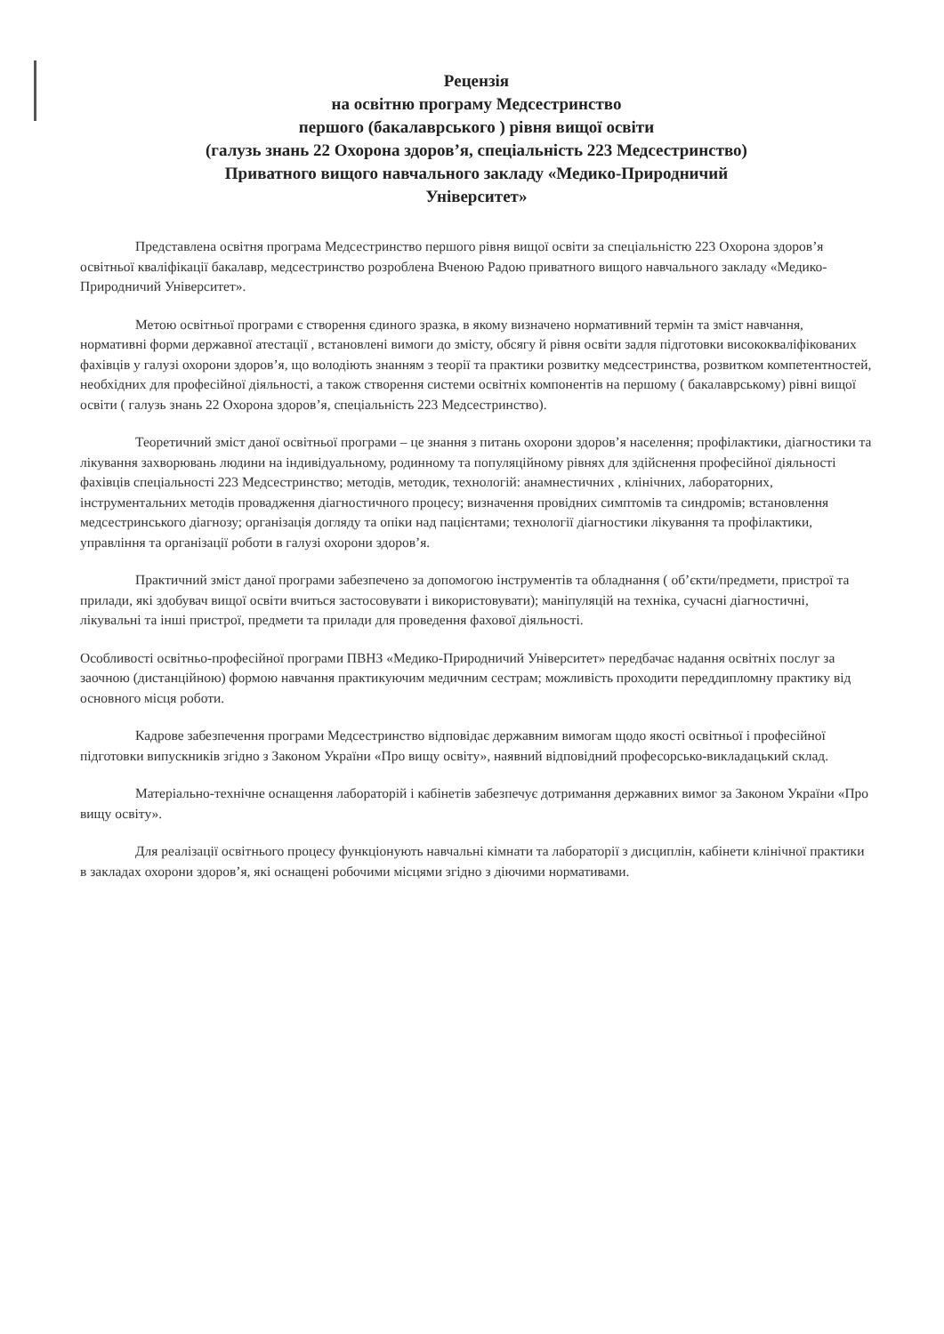Рецензія
на освітню програму Медсестринство
першого (бакалаврського ) рівня вищої освіти
(галузь знань 22 Охорона здоров’я, спеціальність 223 Медсестринство)
Приватного вищого навчального закладу «Медико-Природничий
Університет»
Представлена освітня програма Медсестринство першого рівня вищої освіти за спеціальністю 223 Охорона здоров’я освітньої кваліфікації бакалавр, медсестринство розроблена Вченою Радою приватного вищого навчального закладу «Медико-Природничий Університет».
Метою освітньої програми є створення єдиного зразка, в якому визначено нормативний термін та зміст навчання, нормативні форми державної атестації , встановлені вимоги до змісту, обсягу й рівня освіти задля підготовки висококваліфікованих фахівців у галузі охорони здоров’я, що володіють знанням з теорії та практики розвитку медсестринства, розвитком компетентностей, необхідних для професійної діяльності, а також створення системи освітніх компонентів на першому ( бакалаврському) рівні вищої освіти ( галузь знань 22 Охорона здоров’я, спеціальність 223 Медсестринство).
Теоретичний зміст даної освітньої програми – це знання з питань охорони здоров’я населення; профілактики, діагностики та лікування захворювань людини на індивідуальному, родинному та популяційному рівнях для здійснення професійної діяльності фахівців спеціальності 223 Медсестринство; методів, методик, технологій: анамнестичних , клінічних, лабораторних, інструментальних методів провадження діагностичного процесу; визначення провідних симптомів та синдромів; встановлення медсестринського діагнозу; організація догляду та опіки над пацієнтами; технології діагностики лікування та профілактики, управління та організації роботи в галузі охорони здоров’я.
Практичний зміст даної програми забезпечено за допомогою інструментів та обладнання ( об’єкти/предмети, пристрої та прилади, які здобувач вищої освіти вчиться застосовувати і використовувати); маніпуляцій на техніка, сучасні діагностичні, лікувальні та інші пристрої, предмети та прилади для проведення фахової діяльності.
Особливості освітньо-професійної програми ПВНЗ «Медико-Природничий Університет» передбачає надання освітніх послуг за заочною (дистанційною) формою навчання практикуючим медичним сестрам; можливість проходити переддипломну практику від основного місця роботи.
Кадрове забезпечення програми Медсестринство відповідає державним вимогам щодо якості освітньої і професійної підготовки випускників згідно з Законом України «Про вищу освіту», наявний відповідний професорсько-викладацький склад.
Матеріально-технічне оснащення лабораторій і кабінетів забезпечує дотримання державних вимог за Законом України «Про вищу освіту».
Для реалізації освітнього процесу функціонують навчальні кімнати та лабораторії з дисциплін, кабінети клінічної практики в закладах охорони здоров’я, які оснащені робочими місцями згідно з діючими нормативами.